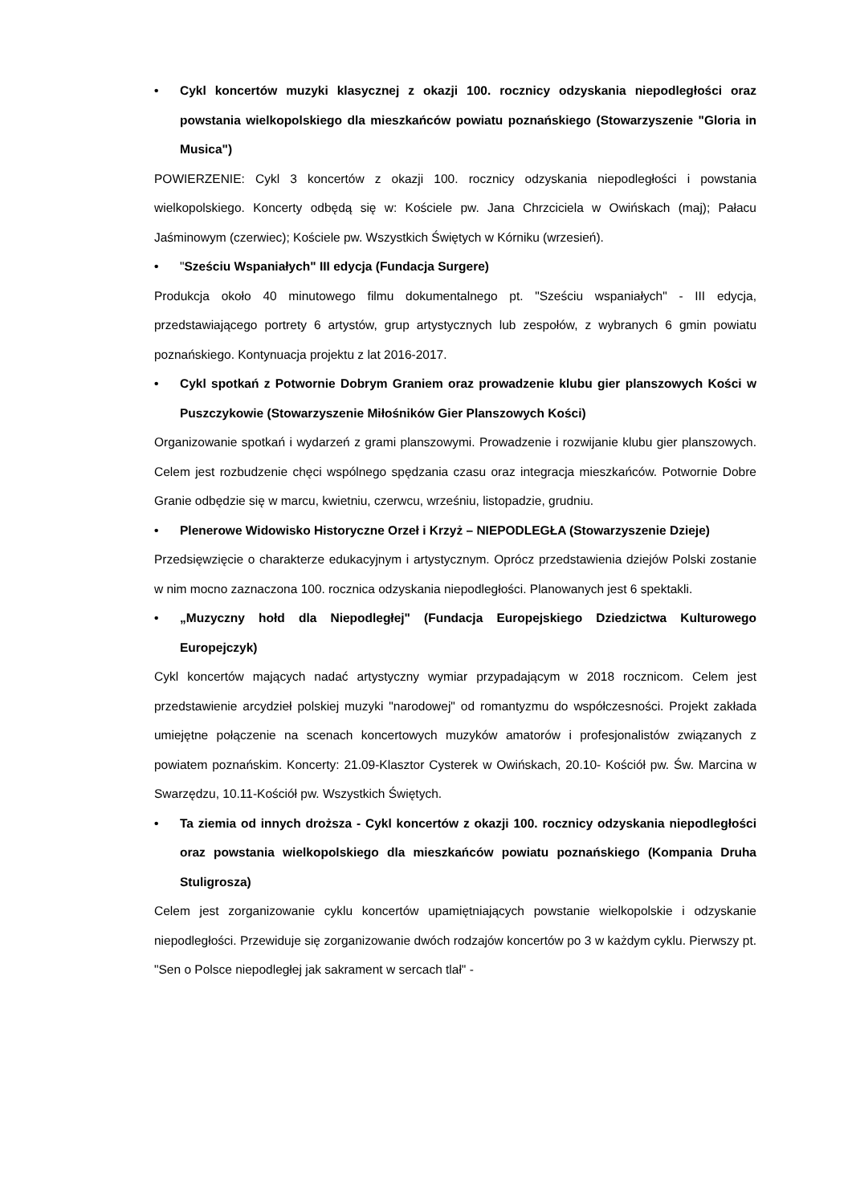• Cykl koncertów muzyki klasycznej z okazji 100. rocznicy odzyskania niepodległości oraz powstania wielkopolskiego dla mieszkańców powiatu poznańskiego (Stowarzyszenie "Gloria in Musica")
POWIERZENIE: Cykl 3 koncertów z okazji 100. rocznicy odzyskania niepodległości i powstania wielkopolskiego. Koncerty odbędą się w: Kościele pw. Jana Chrzciciela w Owińskach (maj); Pałacu Jaśminowym (czerwiec); Kościele pw. Wszystkich Świętych w Kórniku (wrzesień).
• "Sześciu Wspaniałych" III edycja (Fundacja Surgere)
Produkcja około 40 minutowego filmu dokumentalnego pt. "Sześciu wspaniałych" - III edycja, przedstawiającego portrety 6 artystów, grup artystycznych lub zespołów, z wybranych 6 gmin powiatu poznańskiego. Kontynuacja projektu z lat 2016-2017.
• Cykl spotkań z Potwornie Dobrym Graniem oraz prowadzenie klubu gier planszowych Kości w Puszczykowie (Stowarzyszenie Miłośników Gier Planszowych Kości)
Organizowanie spotkań i wydarzeń z grami planszowymi. Prowadzenie i rozwijanie klubu gier planszowych. Celem jest rozbudzenie chęci wspólnego spędzania czasu oraz integracja mieszkańców. Potwornie Dobre Granie odbędzie się w marcu, kwietniu, czerwcu, wrześniu, listopadzie, grudniu.
• Plenerowe Widowisko Historyczne Orzeł i Krzyż – NIEPODLEGŁA (Stowarzyszenie Dzieje)
Przedsięwzięcie o charakterze edukacyjnym i artystycznym. Oprócz przedstawienia dziejów Polski zostanie w nim mocno zaznaczona 100. rocznica odzyskania niepodległości. Planowanych jest 6 spektakli.
• „Muzyczny hołd dla Niepodległej" (Fundacja Europejskiego Dziedzictwa Kulturowego Europejczyk)
Cykl koncertów mających nadać artystyczny wymiar przypadającym w 2018 rocznicom. Celem jest przedstawienie arcydzieł polskiej muzyki "narodowej" od romantyzmu do współczesności. Projekt zakłada umiejętne połączenie na scenach koncertowych muzyków amatorów i profesjonalistów związanych z powiatem poznańskim. Koncerty: 21.09-Klasztor Cysterek w Owińskach, 20.10- Kościół pw. Św. Marcina w Swarzędzu, 10.11-Kościół pw. Wszystkich Świętych.
• Ta ziemia od innych droższa - Cykl koncertów z okazji 100. rocznicy odzyskania niepodległości oraz powstania wielkopolskiego dla mieszkańców powiatu poznańskiego (Kompania Druha Stuligrosza)
Celem jest zorganizowanie cyklu koncertów upamiętniających powstanie wielkopolskie i odzyskanie niepodległości. Przewiduje się zorganizowanie dwóch rodzajów koncertów po 3 w każdym cyklu. Pierwszy pt. "Sen o Polsce niepodległej jak sakrament w sercach tlał" -